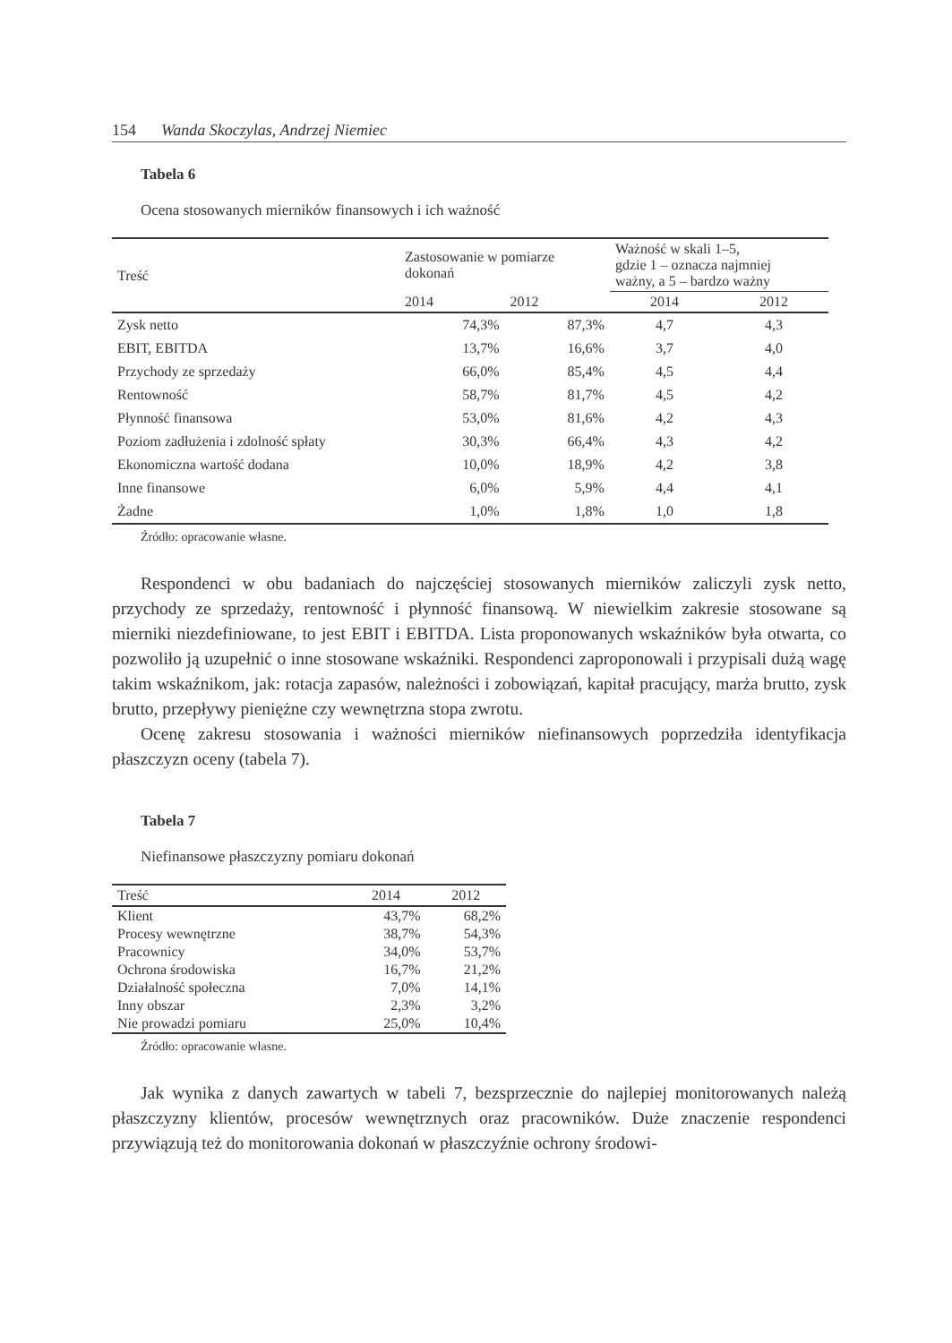154 Wanda Skoczylas, Andrzej Niemiec
Tabela 6
Ocena stosowanych mierników finansowych i ich ważność
| Treść | Zastosowanie w pomiarze dokonań | | Ważność w skali 1–5, gdzie 1 – oznacza najmniej ważny, a 5 – bardzo ważny | |
| --- | --- | --- | --- | --- |
| | 2014 | 2012 | 2014 | 2012 |
| Zysk netto | 74,3% | 87,3% | 4,7 | 4,3 |
| EBIT, EBITDA | 13,7% | 16,6% | 3,7 | 4,0 |
| Przychody ze sprzedaży | 66,0% | 85,4% | 4,5 | 4,4 |
| Rentowność | 58,7% | 81,7% | 4,5 | 4,2 |
| Płynność finansowa | 53,0% | 81,6% | 4,2 | 4,3 |
| Poziom zadłużenia i zdolność spłaty | 30,3% | 66,4% | 4,3 | 4,2 |
| Ekonomiczna wartość dodana | 10,0% | 18,9% | 4,2 | 3,8 |
| Inne finansowe | 6,0% | 5,9% | 4,4 | 4,1 |
| Żadne | 1,0% | 1,8% | 1,0 | 1,8 |
Źródło: opracowanie własne.
Respondenci w obu badaniach do najczęściej stosowanych mierników zaliczyli zysk netto, przychody ze sprzedaży, rentowność i płynność finansową. W niewielkim zakresie stosowane są mierniki niezdefiniowane, to jest EBIT i EBITDA. Lista proponowanych wskaźników była otwarta, co pozwoliło ją uzupełnić o inne stosowane wskaźniki. Respondenci zaproponowali i przypisali dużą wagę takim wskaźnikom, jak: rotacja zapasów, należności i zobowiązań, kapitał pracujący, marża brutto, zysk brutto, przepływy pieniężne czy wewnętrzna stopa zwrotu.
Ocenę zakresu stosowania i ważności mierników niefinansowych poprzedziła identyfikacja płaszczyzn oceny (tabela 7).
Tabela 7
Niefinansowe płaszczyzny pomiaru dokonań
| Treść | 2014 | 2012 |
| --- | --- | --- |
| Klient | 43,7% | 68,2% |
| Procesy wewnętrzne | 38,7% | 54,3% |
| Pracownicy | 34,0% | 53,7% |
| Ochrona środowiska | 16,7% | 21,2% |
| Działalność społeczna | 7,0% | 14,1% |
| Inny obszar | 2,3% | 3,2% |
| Nie prowadzi pomiaru | 25,0% | 10,4% |
Źródło: opracowanie własne.
Jak wynika z danych zawartych w tabeli 7, bezsprzecznie do najlepiej monitorowanych należą płaszczyzny klientów, procesów wewnętrznych oraz pracowników. Duże znaczenie respondenci przywiązują też do monitorowania dokonań w płaszczyźnie ochrony środowi-